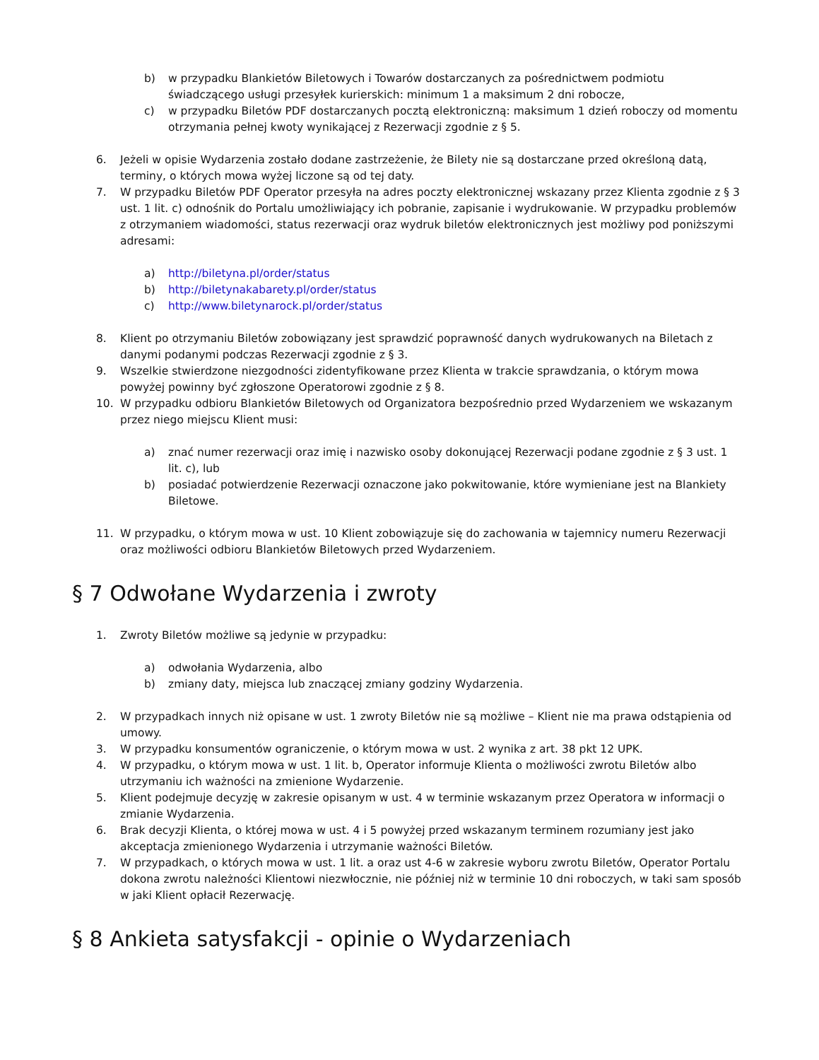b) w przypadku Blankietów Biletowych i Towarów dostarczanych za pośrednictwem podmiotu świadczącego usługi przesyłek kurierskich: minimum 1 a maksimum 2 dni robocze,
c) w przypadku Biletów PDF dostarczanych pocztą elektroniczną: maksimum 1 dzień roboczy od momentu otrzymania pełnej kwoty wynikającej z Rezerwacji zgodnie z § 5.
6. Jeżeli w opisie Wydarzenia zostało dodane zastrzeżenie, że Bilety nie są dostarczane przed określoną datą, terminy, o których mowa wyżej liczone są od tej daty.
7. W przypadku Biletów PDF Operator przesyła na adres poczty elektronicznej wskazany przez Klienta zgodnie z § 3 ust. 1 lit. c) odnośnik do Portalu umożliwiający ich pobranie, zapisanie i wydrukowanie. W przypadku problemów z otrzymaniem wiadomości, status rezerwacji oraz wydruk biletów elektronicznych jest możliwy pod poniższymi adresami:
a) http://biletyna.pl/order/status
b) http://biletynakabarety.pl/order/status
c) http://www.biletynarock.pl/order/status
8. Klient po otrzymaniu Biletów zobowiązany jest sprawdzić poprawność danych wydrukowanych na Biletach z danymi podanymi podczas Rezerwacji zgodnie z § 3.
9. Wszelkie stwierdzone niezgodności zidentyfikowane przez Klienta w trakcie sprawdzania, o którym mowa powyżej powinny być zgłoszone Operatorowi zgodnie z § 8.
10. W przypadku odbioru Blankietów Biletowych od Organizatora bezpośrednio przed Wydarzeniem we wskazanym przez niego miejscu Klient musi:
a) znać numer rezerwacji oraz imię i nazwisko osoby dokonującej Rezerwacji podane zgodnie z § 3 ust. 1 lit. c), lub
b) posiadać potwierdzenie Rezerwacji oznaczone jako pokwitowanie, które wymieniane jest na Blankiety Biletowe.
11. W przypadku, o którym mowa w ust. 10 Klient zobowiązuje się do zachowania w tajemnicy numeru Rezerwacji oraz możliwości odbioru Blankietów Biletowych przed Wydarzeniem.
§ 7 Odwołane Wydarzenia i zwroty
1. Zwroty Biletów możliwe są jedynie w przypadku:
a) odwołania Wydarzenia, albo
b) zmiany daty, miejsca lub znaczącej zmiany godziny Wydarzenia.
2. W przypadkach innych niż opisane w ust. 1 zwroty Biletów nie są możliwe – Klient nie ma prawa odstąpienia od umowy.
3. W przypadku konsumentów ograniczenie, o którym mowa w ust. 2 wynika z art. 38 pkt 12 UPK.
4. W przypadku, o którym mowa w ust. 1 lit. b, Operator informuje Klienta o możliwości zwrotu Biletów albo utrzymaniu ich ważności na zmienione Wydarzenie.
5. Klient podejmuje decyzję w zakresie opisanym w ust. 4 w terminie wskazanym przez Operatora w informacji o zmianie Wydarzenia.
6. Brak decyzji Klienta, o której mowa w ust. 4 i 5 powyżej przed wskazanym terminem rozumiany jest jako akceptacja zmienionego Wydarzenia i utrzymanie ważności Biletów.
7. W przypadkach, o których mowa w ust. 1 lit. a oraz ust 4-6 w zakresie wyboru zwrotu Biletów, Operator Portalu dokona zwrotu należności Klientowi niezwłocznie, nie później niż w terminie 10 dni roboczych, w taki sam sposób w jaki Klient opłacił Rezerwację.
§ 8 Ankieta satysfakcji - opinie o Wydarzeniach